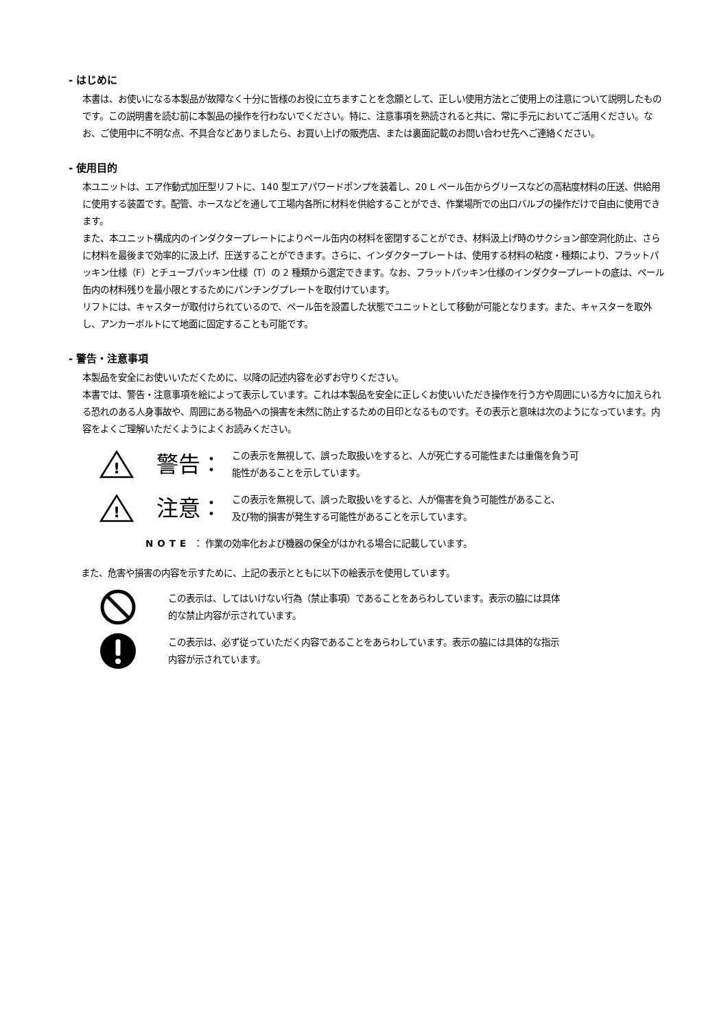- はじめに
本書は、お使いになる本製品が故障なく十分に皆様のお役に立ちますことを念願として、正しい使用方法とご使用上の注意について説明したものです。この説明書を読む前に本製品の操作を行わないでください。特に、注意事項を熟読されると共に、常に手元においてご活用ください。なお、ご使用中に不明な点、不具合などありましたら、お買い上げの販売店、または裏面記載のお問い合わせ先へご連絡ください。
- 使用目的
本ユニットは、エア作動式加圧型リフトに、140 型エアパワードポンプを装着し、20 L ペール缶からグリースなどの高粘度材料の圧送、供給用に使用する装置です。配管、ホースなどを通して工場内各所に材料を供給することができ、作業場所での出口バルブの操作だけで自由に使用できます。
また、本ユニット構成内のインダクタープレートによりペール缶内の材料を密閉することができ、材料汲上げ時のサクション部空洞化防止、さらに材料を最後まで効率的に汲上げ、圧送することができます。さらに、インダクタープレートは、使用する材料の粘度・種類により、フラットパッキン仕様（F）とチューブパッキン仕様（T）の 2 種類から選定できます。なお、フラットパッキン仕様のインダクタープレートの底は、ペール缶内の材料残りを最小限とするためにパンチングプレートを取付けています。
リフトには、キャスターが取付けられているので、ペール缶を設置した状態でユニットとして移動が可能となります。また、キャスターを取外し、アンカーボルトにて地面に固定することも可能です。
- 警告・注意事項
本製品を安全にお使いいただくために、以降の記述内容を必ずお守りください。
本書では、警告・注意事項を絵によって表示しています。これは本製品を安全に正しくお使いいただき操作を行う方や周囲にいる方々に加えられる恐れのある人身事故や、周囲にある物品への損害を未然に防止するための目印となるものです。その表示と意味は次のようになっています。内容をよくご理解いただくようによくお読みください。
!
警告： この表示を無視して、誤った取扱いをすると、人が死亡する可能性または重傷を負う可
能性があることを示しています。
!
注意： この表示を無視して、誤った取扱いをすると、人が傷害を負う可能性があること、
及び物的損害が発生する可能性があることを示しています。
NOTE ： 作業の効率化および機器の保全がはかれる場合に記載しています。
また、危害や損害の内容を示すために、上記の表示とともに以下の絵表示を使用しています。
この表示は、してはいけない行為（禁止事項）であることをあらわしています。表示の脇には具体
的な禁止内容が示されています。
この表示は、必ず従っていただく内容であることをあらわしています。表示の脇には具体的な指示
内容が示されています。